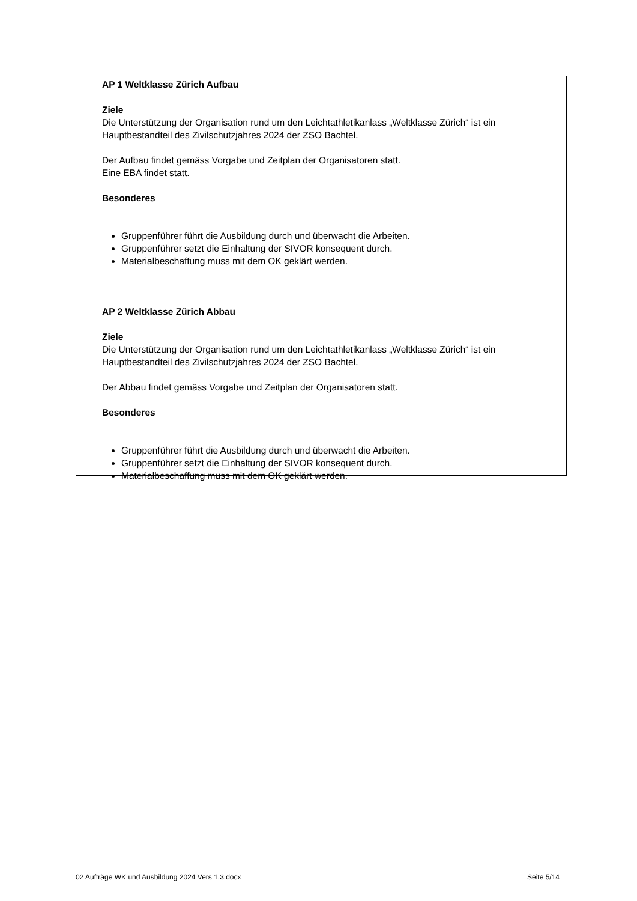AP 1 Weltklasse Zürich Aufbau
Ziele
Die Unterstützung der Organisation rund um den Leichtathletikanlass „Weltklasse Zürich“ ist ein Hauptbestandteil des Zivilschutzjahres 2024 der ZSO Bachtel.
Der Aufbau findet gemäss Vorgabe und Zeitplan der Organisatoren statt.
Eine EBA findet statt.
Besonderes
Gruppenführer führt die Ausbildung durch und überwacht die Arbeiten.
Gruppenführer setzt die Einhaltung der SIVOR konsequent durch.
Materialbeschaffung muss mit dem OK geklärt werden.
AP 2 Weltklasse Zürich Abbau
Ziele
Die Unterstützung der Organisation rund um den Leichtathletikanlass „Weltklasse Zürich“ ist ein Hauptbestandteil des Zivilschutzjahres 2024 der ZSO Bachtel.
Der Abbau findet gemäss Vorgabe und Zeitplan der Organisatoren statt.
Besonderes
Gruppenführer führt die Ausbildung durch und überwacht die Arbeiten.
Gruppenführer setzt die Einhaltung der SIVOR konsequent durch.
Materialbeschaffung muss mit dem OK geklärt werden.
02 Aufträge WK und Ausbildung 2024 Vers 1.3.docx Seite 5/14